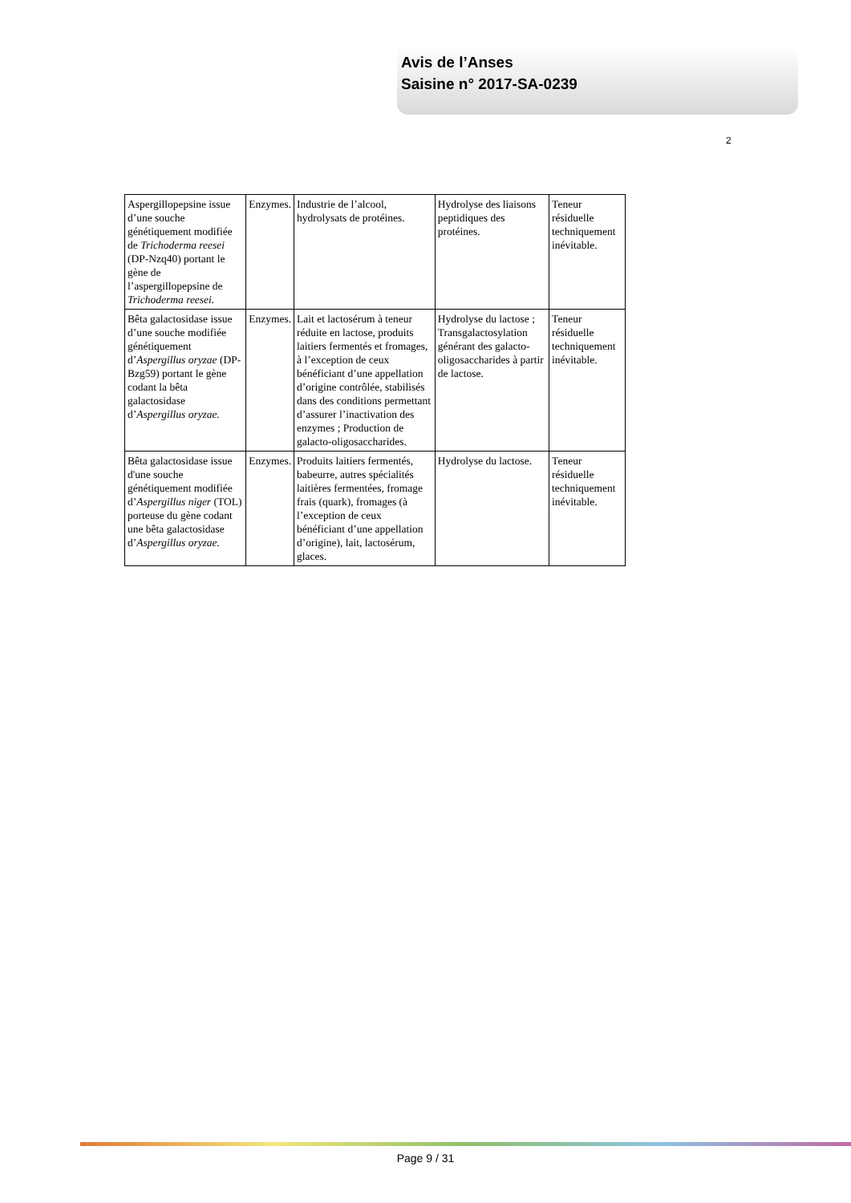Avis de l’Anses
Saisine n° 2017-SA-0239
2
| Aspergillopepsine issue d’une souche génétiquement modifiée de Trichoderma reesei (DP-Nzq40) portant le gène de l’aspergillopepsine de Trichoderma reesei. | Enzymes. | Industrie de l’alcool, hydrolysats de protéines. | Hydrolyse des liaisons peptidiques des protéines. | Teneur résiduelle techniquement inévitable. |
| Bêta galactosidase issue d’une souche modifiée génétiquement d’ Aspergillus oryzae (DP-Bzg59) portant le gène codant la bêta galactosidase d’ Aspergillus oryzae. | Enzymes. | Lait et lactosérum à teneur réduite en lactose, produits laitiers fermentés et fromages, à l’exception de ceux bénéficiant d’une appellation d’origine contrôlée, stabilisés dans des conditions permettant d’assurer l’inactivation des enzymes ; Production de galacto-oligosaccharides. | Hydrolyse du lactose ; Transgalactosylation générant des galacto-oligosaccharides à partir de lactose. | Teneur résiduelle techniquement inévitable. |
| Bêta galactosidase issue d'une souche génétiquement modifiée d’ Aspergillus niger (TOL) porteuse du gène codant une bêta galactosidase d’ Aspergillus oryzae. | Enzymes. | Produits laitiers fermentés, babeurre, autres spécialités laitières fermentées, fromage frais (quark), fromages (à l’exception de ceux bénéficiant d’une appellation d’origine), lait, lactosérum, glaces. | Hydrolyse du lactose. | Teneur résiduelle techniquement inévitable. |
Page 9 / 31